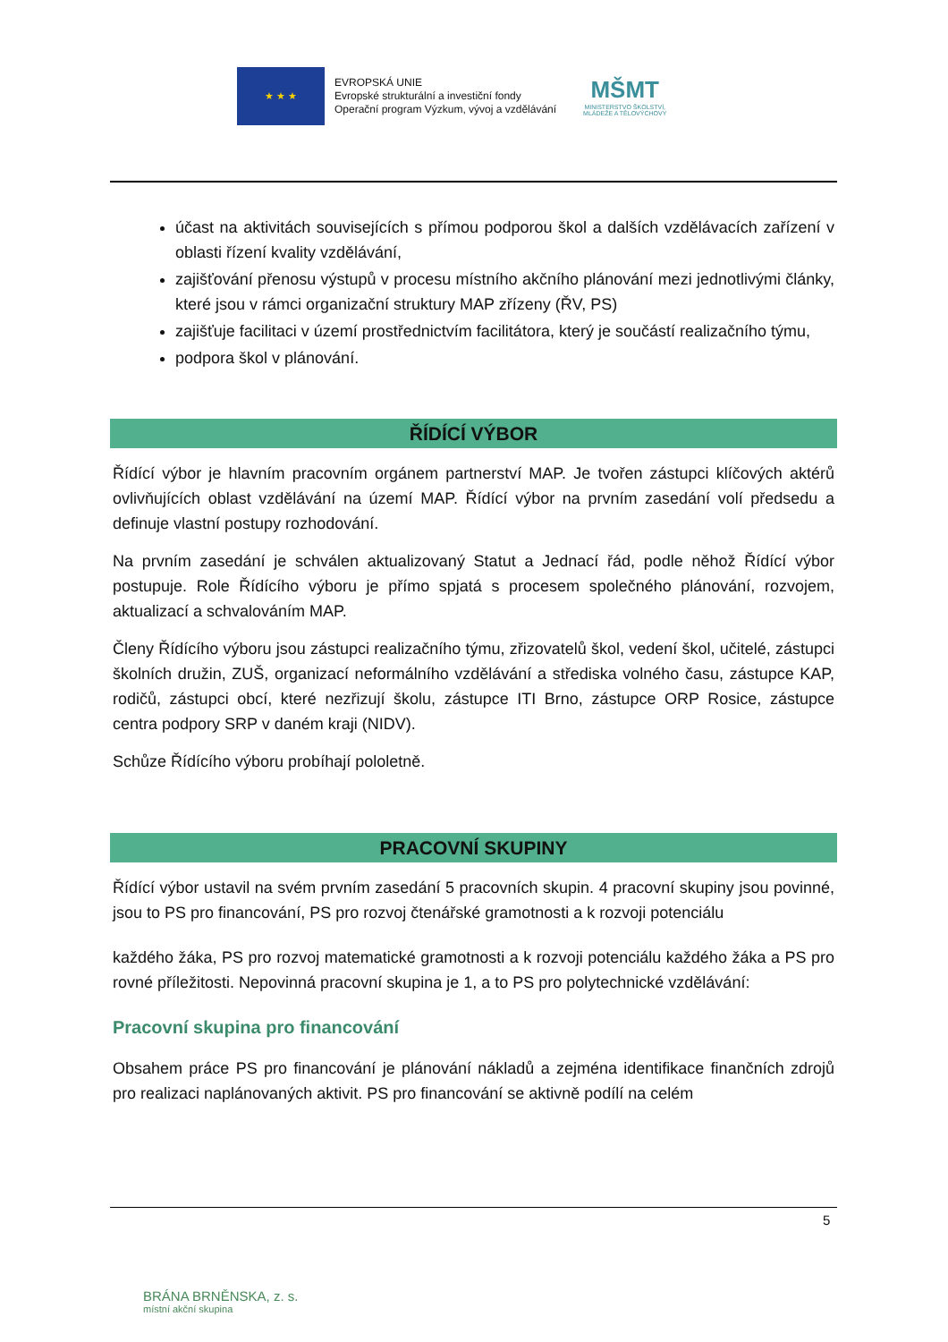★ ★ ★
EVROPSKÁ UNIE
Evropské strukturální a investiční fondy
Operační program Výzkum, vývoj a vzdělávání
MŠMT
MINISTERSTVO ŠKOLSTVÍ,
MLÁDEŽE A TĚLOVÝCHOVY
účast na aktivitách souvisejících s přímou podporou škol a dalších vzdělávacích zařízení v oblasti řízení kvality vzdělávání,
zajišťování přenosu výstupů v procesu místního akčního plánování mezi jednotlivými články, které jsou v rámci organizační struktury MAP zřízeny (ŘV, PS)
zajišťuje facilitaci v území prostřednictvím facilitátora, který je součástí realizačního týmu,
podpora škol v plánování.
ŘÍDÍCÍ VÝBOR
Řídící výbor je hlavním pracovním orgánem partnerství MAP. Je tvořen zástupci klíčových aktérů ovlivňujících oblast vzdělávání na území MAP. Řídící výbor na prvním zasedání volí předsedu a definuje vlastní postupy rozhodování.
Na prvním zasedání je schválen aktualizovaný Statut a Jednací řád, podle něhož Řídící výbor postupuje. Role Řídícího výboru je přímo spjatá s procesem společného plánování, rozvojem, aktualizací a schvalováním MAP.
Členy Řídícího výboru jsou zástupci realizačního týmu, zřizovatelů škol, vedení škol, učitelé, zástupci školních družin, ZUŠ, organizací neformálního vzdělávání a střediska volného času, zástupce KAP, rodičů, zástupci obcí, které nezřizují školu, zástupce ITI Brno, zástupce ORP Rosice, zástupce centra podpory SRP v daném kraji (NIDV).
Schůze Řídícího výboru probíhají pololetně.
PRACOVNÍ SKUPINY
Řídící výbor ustavil na svém prvním zasedání 5 pracovních skupin. 4 pracovní skupiny jsou povinné, jsou to PS pro financování, PS pro rozvoj čtenářské gramotnosti a k rozvoji potenciálu
každého žáka, PS pro rozvoj matematické gramotnosti a k rozvoji potenciálu každého žáka a PS pro rovné příležitosti. Nepovinná pracovní skupina je 1, a to PS pro polytechnické vzdělávání:
Pracovní skupina pro financování
Obsahem práce PS pro financování je plánování nákladů a zejména identifikace finančních zdrojů pro realizaci naplánovaných aktivit. PS pro financování se aktivně podílí na celém
5
BRÁNA BRNĚNSKA, z. s.
místní akční skupina